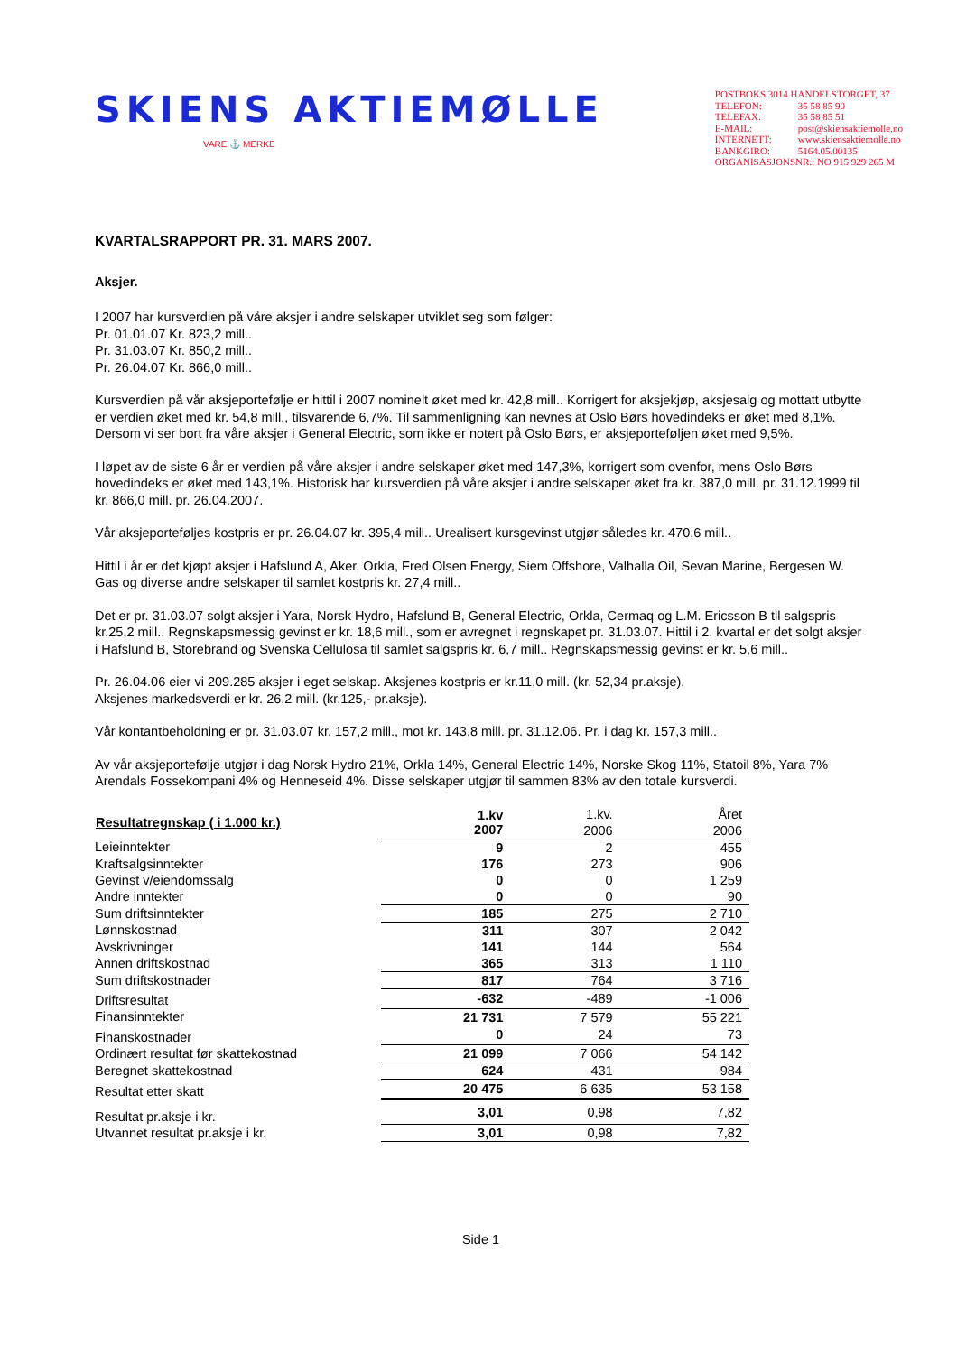SKIENS AKTIEMØLLE
VARE ⚓ MERKE
POSTBOKS 3014 HANDELSTORGET, 37
TELEFON: 35 58 85 90
TELEFAX: 35 58 85 51
E-MAIL: post@skiensaktiemolle.no
INTERNETT: www.skiensaktiemolle.no
BANKGIRO: 5164.05.00135
ORGANISASJONSNR.: NO 915 929 265 M
KVARTALSRAPPORT PR. 31. MARS 2007.
Aksjer.
I 2007 har kursverdien på våre aksjer i andre selskaper utviklet seg som følger:
Pr. 01.01.07 Kr. 823,2 mill..
Pr. 31.03.07 Kr. 850,2 mill..
Pr. 26.04.07 Kr. 866,0 mill..
Kursverdien på vår aksjeportefølje er hittil i 2007 nominelt øket med kr. 42,8 mill.. Korrigert for aksjekjøp, aksjesalg og mottatt utbytte er verdien øket med kr. 54,8 mill., tilsvarende 6,7%. Til sammenligning kan nevnes at Oslo Børs hovedindeks er øket med 8,1%. Dersom vi ser bort fra våre aksjer i General Electric, som ikke er notert på Oslo Børs, er aksjeporteføljen øket med 9,5%.
I løpet av de siste 6 år er verdien på våre aksjer i andre selskaper øket med 147,3%, korrigert som ovenfor, mens Oslo Børs hovedindeks er øket med 143,1%. Historisk har kursverdien på våre aksjer i andre selskaper øket fra kr. 387,0 mill. pr. 31.12.1999 til kr. 866,0 mill. pr. 26.04.2007.
Vår aksjeporteføljes kostpris er pr. 26.04.07 kr. 395,4 mill.. Urealisert kursgevinst utgjør således kr. 470,6 mill..
Hittil i år er det kjøpt aksjer i Hafslund A, Aker, Orkla, Fred Olsen Energy, Siem Offshore, Valhalla Oil, Sevan Marine, Bergesen W. Gas og diverse andre selskaper til samlet kostpris kr. 27,4 mill..
Det er pr. 31.03.07 solgt aksjer i Yara, Norsk Hydro, Hafslund B, General Electric, Orkla, Cermaq og L.M. Ericsson B til salgspris kr.25,2 mill.. Regnskapsmessig gevinst er kr. 18,6 mill., som er avregnet i regnskapet pr. 31.03.07. Hittil i 2. kvartal er det solgt aksjer i Hafslund B, Storebrand og Svenska Cellulosa til samlet salgspris kr. 6,7 mill.. Regnskapsmessig gevinst er kr. 5,6 mill..
Pr. 26.04.06 eier vi 209.285 aksjer i eget selskap. Aksjenes kostpris er kr.11,0 mill. (kr. 52,34 pr.aksje).
Aksjenes markedsverdi er kr. 26,2 mill. (kr.125,- pr.aksje).
Vår kontantbeholdning er pr. 31.03.07 kr. 157,2 mill., mot kr. 143,8 mill. pr. 31.12.06. Pr. i dag kr. 157,3 mill..
Av vår aksjeportefølje utgjør i dag Norsk Hydro 21%, Orkla 14%, General Electric 14%, Norske Skog 11%, Statoil 8%, Yara 7% Arendals Fossekompani 4% og Henneseid 4%. Disse selskaper utgjør til sammen 83% av den totale kursverdi.
| Resultatregnskap ( i 1.000 kr.) | 1.kv 2007 | 1.kv. 2006 | Året 2006 |
| Leieinntekter | 9 | 2 | 455 |
| Kraftsalgsinntekter | 176 | 273 | 906 |
| Gevinst v/eiendomssalg | 0 | 0 | 1 259 |
| Andre inntekter | 0 | 0 | 90 |
| Sum driftsinntekter | 185 | 275 | 2 710 |
| Lønnskostnad | 311 | 307 | 2 042 |
| Avskrivninger | 141 | 144 | 564 |
| Annen driftskostnad | 365 | 313 | 1 110 |
| Sum driftskostnader | 817 | 764 | 3 716 |
| Driftsresultat | -632 | -489 | -1 006 |
| Finansinntekter | 21 731 | 7 579 | 55 221 |
| Finanskostnader | 0 | 24 | 73 |
| Ordinært resultat før skattekostnad | 21 099 | 7 066 | 54 142 |
| Beregnet skattekostnad | 624 | 431 | 984 |
| Resultat etter skatt | 20 475 | 6 635 | 53 158 |
| Resultat pr.aksje i kr. | 3,01 | 0,98 | 7,82 |
| Utvannet resultat pr.aksje i kr. | 3,01 | 0,98 | 7,82 |
Side 1